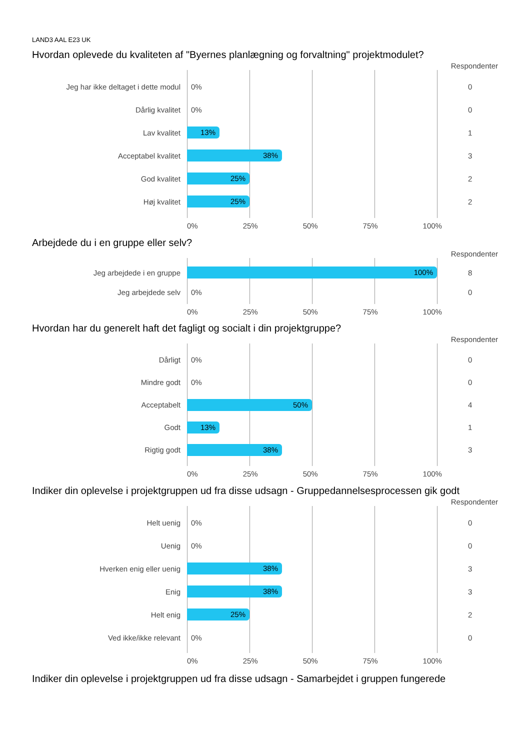LAND3 AAL E23 UK
Hvordan oplevede du kvaliteten af "Byernes planlægning og forvaltning" projektmodulet?
Respondenter
Jeg har ikke deltaget i dette modul 0% 0
Dårlig kvalitet 0% 0
Lav kvalitet
13%
1
Acceptabel kvalitet
38%
3
God kvalitet
25%
2
Høj kvalitet
25%
2
0% 25% 50% 75% 100%
Arbejdede du i en gruppe eller selv?
Respondenter
Jeg arbejdede i en gruppe
100%
8
Jeg arbejdede selv 0% 0
0% 25% 50% 75% 100%
Hvordan har du generelt haft det fagligt og socialt i din projektgruppe?
Respondenter
Dårligt 0% 0
Mindre godt 0% 0
Acceptabelt
50%
4
Godt
13%
1
Rigtig godt
38%
3
0% 25% 50% 75% 100%
Indiker din oplevelse i projektgruppen ud fra disse udsagn - Gruppedannelsesprocessen gik godt
Respondenter
Helt uenig 0% 0
Uenig 0% 0
Hverken enig eller uenig
38%
3
Enig
38%
3
Helt enig
25%
2
Ved ikke/ikke relevant 0% 0
0% 25% 50% 75% 100%
Indiker din oplevelse i projektgruppen ud fra disse udsagn - Samarbejdet i gruppen fungerede